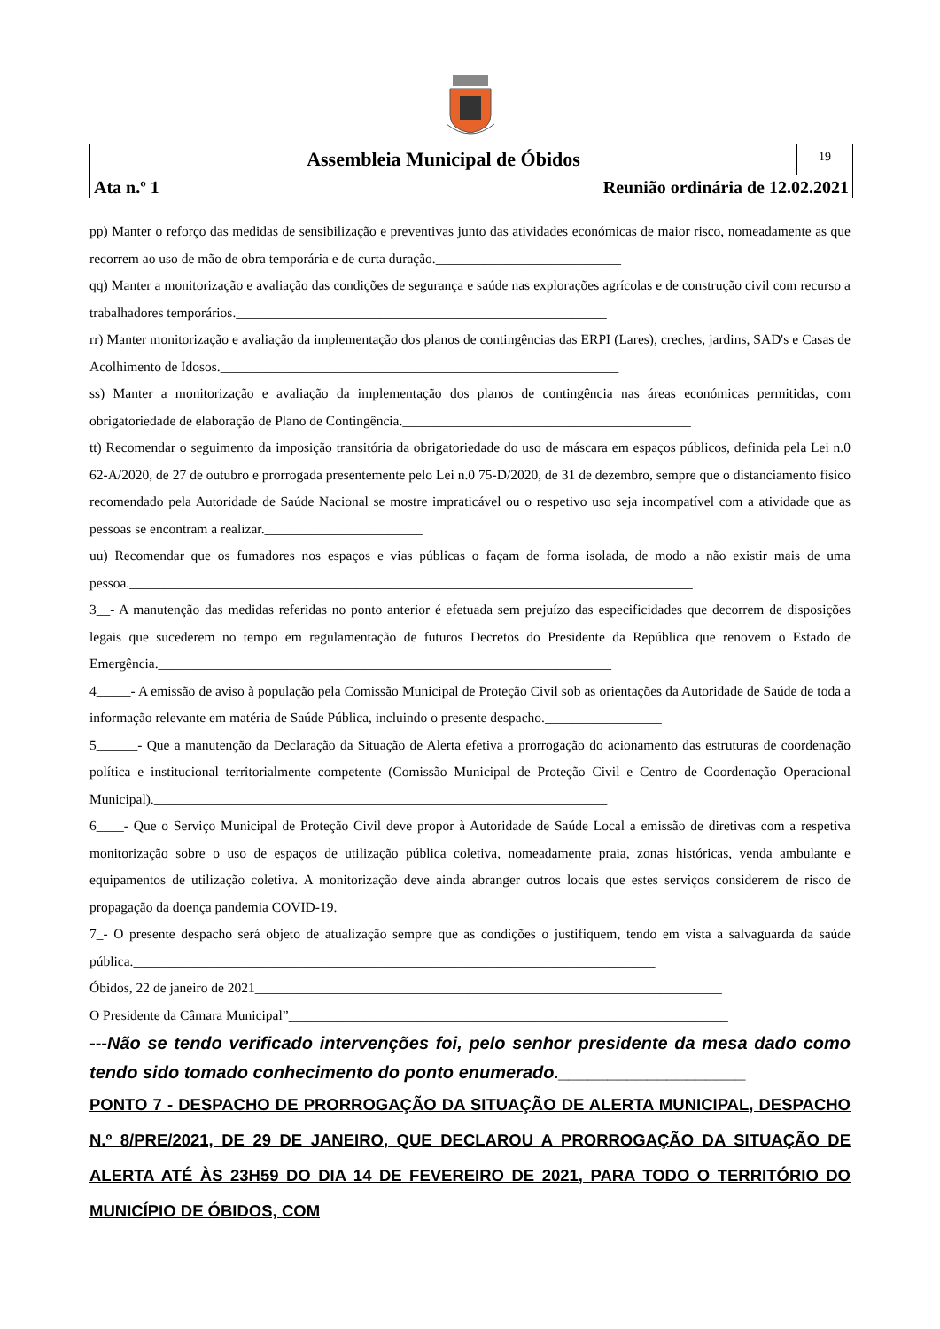Assembleia Municipal de Óbidos
19
Ata n.º 1 Reunião ordinária de 12.02.2021
pp) Manter o reforço das medidas de sensibilização e preventivas junto das atividades económicas de maior risco, nomeadamente as que recorrem ao uso de mão de obra temporária e de curta duração.___________________________
qq) Manter a monitorização e avaliação das condições de segurança e saúde nas explorações agrícolas e de construção civil com recurso a trabalhadores temporários.______________________________________________________
rr) Manter monitorização e avaliação da implementação dos planos de contingências das ERPI (Lares), creches, jardins, SAD's e Casas de Acolhimento de Idosos.__________________________________________________________
ss) Manter a monitorização e avaliação da implementação dos planos de contingência nas áreas económicas permitidas, com obrigatoriedade de elaboração de Plano de Contingência.__________________________________________
tt) Recomendar o seguimento da imposição transitória da obrigatoriedade do uso de máscara em espaços públicos, definida pela Lei n.0 62-A/2020, de 27 de outubro e prorrogada presentemente pelo Lei n.0 75-D/2020, de 31 de dezembro, sempre que o distanciamento físico recomendado pela Autoridade de Saúde Nacional se mostre impraticável ou o respetivo uso seja incompatível com a atividade que as pessoas se encontram a realizar._______________________
uu) Recomendar que os fumadores nos espaços e vias públicas o façam de forma isolada, de modo a não existir mais de uma pessoa.__________________________________________________________________________________
3__- A manutenção das medidas referidas no ponto anterior é efetuada sem prejuízo das especificidades que decorrem de disposições legais que sucederem no tempo em regulamentação de futuros Decretos do Presidente da República que renovem o Estado de Emergência.__________________________________________________________________
4_____- A emissão de aviso à população pela Comissão Municipal de Proteção Civil sob as orientações da Autoridade de Saúde de toda a informação relevante em matéria de Saúde Pública, incluindo o presente despacho._________________
5______- Que a manutenção da Declaração da Situação de Alerta efetiva a prorrogação do acionamento das estruturas de coordenação política e institucional territorialmente competente (Comissão Municipal de Proteção Civil e Centro de Coordenação Operacional Municipal).__________________________________________________________________
6____- Que o Serviço Municipal de Proteção Civil deve propor à Autoridade de Saúde Local a emissão de diretivas com a respetiva monitorização sobre o uso de espaços de utilização pública coletiva, nomeadamente praia, zonas históricas, venda ambulante e equipamentos de utilização coletiva. A monitorização deve ainda abranger outros locais que estes serviços considerem de risco de propagação da doença pandemia COVID-19. ________________________________
7_- O presente despacho será objeto de atualização sempre que as condições o justifiquem, tendo em vista a salvaguarda da saúde pública.____________________________________________________________________________
Óbidos, 22 de janeiro de 2021____________________________________________________________________
O Presidente da Câmara Municipal”________________________________________________________________
---Não se tendo verificado intervenções foi, pelo senhor presidente da mesa dado como tendo sido tomado conhecimento do ponto enumerado.___________________
PONTO 7 - DESPACHO DE PRORROGAÇÃO DA SITUAÇÃO DE ALERTA MUNICIPAL, DESPACHO N.º 8/PRE/2021, DE 29 DE JANEIRO, QUE DECLAROU A PRORROGAÇÃO DA SITUAÇÃO DE ALERTA ATÉ ÀS 23H59 DO DIA 14 DE FEVEREIRO DE 2021, PARA TODO O TERRITÓRIO DO MUNICÍPIO DE ÓBIDOS, COM